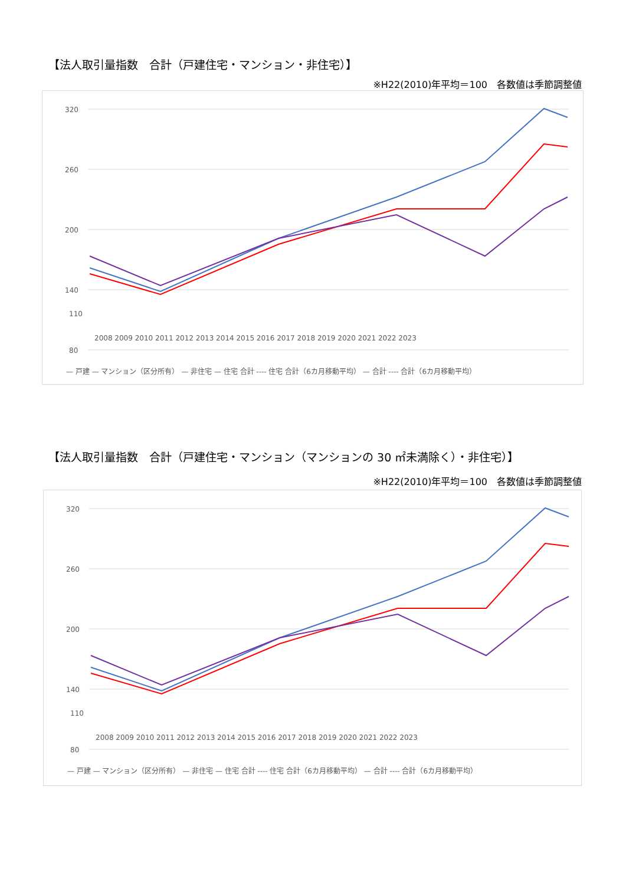【法人取引量指数　合計（戸建住宅・マンション・非住宅）】
※H22(2010)年平均＝100　各数値は季節調整値
320
260
200
140
80
110
2008 2009 2010 2011 2012 2013 2014 2015 2016 2017 2018 2019 2020 2021 2022 2023
— 戸建 — マンション（区分所有） — 非住宅 — 住宅 合計 ---- 住宅 合計（6カ月移動平均） — 合計 ---- 合計（6カ月移動平均）
【法人取引量指数　合計（戸建住宅・マンション（マンションの 30 ㎡未満除く）・非住宅）】
※H22(2010)年平均＝100　各数値は季節調整値
320
260
200
140
80
110
2008 2009 2010 2011 2012 2013 2014 2015 2016 2017 2018 2019 2020 2021 2022 2023
— 戸建 — マンション（区分所有） — 非住宅 — 住宅 合計 ---- 住宅 合計（6カ月移動平均） — 合計 ---- 合計（6カ月移動平均）